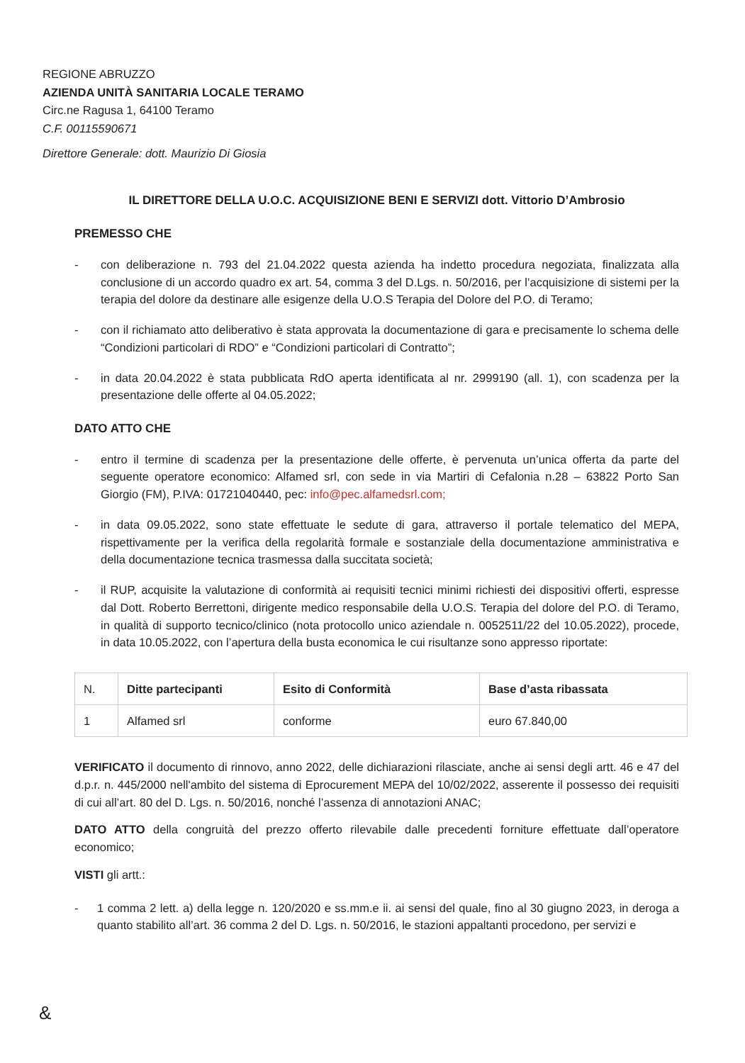REGIONE ABRUZZO
AZIENDA UNITÀ SANITARIA LOCALE TERAMO
Circ.ne Ragusa 1, 64100 Teramo
C.F. 00115590671
Direttore Generale: dott. Maurizio Di Giosia
IL DIRETTORE DELLA U.O.C. ACQUISIZIONE BENI E SERVIZI dott. Vittorio D’Ambrosio
PREMESSO CHE
- con deliberazione n. 793 del 21.04.2022 questa azienda ha indetto procedura negoziata, finalizzata alla conclusione di un accordo quadro ex art. 54, comma 3 del D.Lgs. n. 50/2016, per l’acquisizione di sistemi per la terapia del dolore da destinare alle esigenze della U.O.S Terapia del Dolore del P.O. di Teramo;
- con il richiamato atto deliberativo è stata approvata la documentazione di gara e precisamente lo schema delle “Condizioni particolari di RDO” e “Condizioni particolari di Contratto”;
- in data 20.04.2022 è stata pubblicata RdO aperta identificata al nr. 2999190 (all. 1), con scadenza per la presentazione delle offerte al 04.05.2022;
DATO ATTO CHE
- entro il termine di scadenza per la presentazione delle offerte, è pervenuta un’unica offerta da parte del seguente operatore economico: Alfamed srl, con sede in via Martiri di Cefalonia n.28 – 63822 Porto San Giorgio (FM), P.IVA: 01721040440, pec: info@pec.alfamedsrl.com;
- in data 09.05.2022, sono state effettuate le sedute di gara, attraverso il portale telematico del MEPA, rispettivamente per la verifica della regolarità formale e sostanziale della documentazione amministrativa e della documentazione tecnica trasmessa dalla succitata società;
- il RUP, acquisite la valutazione di conformità ai requisiti tecnici minimi richiesti dei dispositivi offerti, espresse dal Dott. Roberto Berrettoni, dirigente medico responsabile della U.O.S. Terapia del dolore del P.O. di Teramo, in qualità di supporto tecnico/clinico (nota protocollo unico aziendale n. 0052511/22 del 10.05.2022), procede, in data 10.05.2022, con l’apertura della busta economica le cui risultanze sono appresso riportate:
| N. | Ditte partecipanti | Esito di Conformità | Base d’asta ribassata |
| 1 | Alfamed srl | conforme | euro 67.840,00 |
VERIFICATO il documento di rinnovo, anno 2022, delle dichiarazioni rilasciate, anche ai sensi degli artt. 46 e 47 del d.p.r. n. 445/2000 nell'ambito del sistema di Eprocurement MEPA del 10/02/2022, asserente il possesso dei requisiti di cui all’art. 80 del D. Lgs. n. 50/2016, nonché l’assenza di annotazioni ANAC;
DATO ATTO della congruità del prezzo offerto rilevabile dalle precedenti forniture effettuate dall’operatore economico;
VISTI gli artt.:
- 1 comma 2 lett. a) della legge n. 120/2020 e ss.mm.e ii. ai sensi del quale, fino al 30 giugno 2023, in deroga a quanto stabilito all’art. 36 comma 2 del D. Lgs. n. 50/2016, le stazioni appaltanti procedono, per servizi e
&